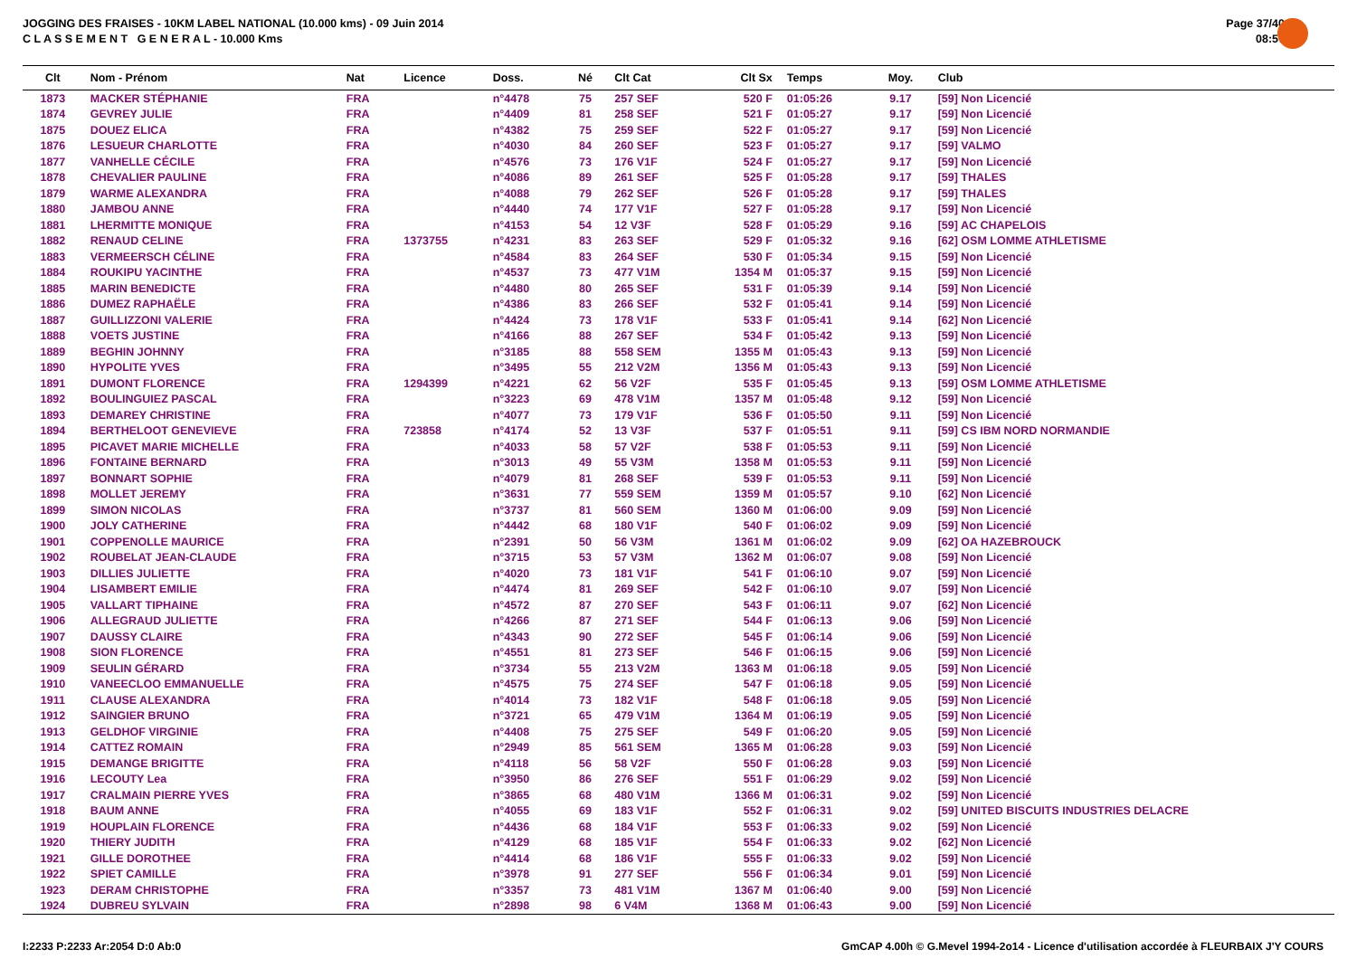JOGGING DES FRAISES - 10KM LABEL NATIONAL (10.000 kms) - 09 Juin 2014
C L A S S E M E N T G E N E R A L - 10.000 Kms
Page 37/40
08:57
| Clt | Nom - Prénom | Nat | Licence | Doss. | Né | Clt Cat | Clt Sx | Temps | Moy. | Club |
| --- | --- | --- | --- | --- | --- | --- | --- | --- | --- | --- |
| 1873 | MACKER STÉPHANIE | FRA | | n°4478 | 75 | 257 SEF | 520 F | 01:05:26 | 9.17 | [59] Non Licencié |
| 1874 | GEVREY JULIE | FRA | | n°4409 | 81 | 258 SEF | 521 F | 01:05:27 | 9.17 | [59] Non Licencié |
| 1875 | DOUEZ ELICA | FRA | | n°4382 | 75 | 259 SEF | 522 F | 01:05:27 | 9.17 | [59] Non Licencié |
| 1876 | LESUEUR CHARLOTTE | FRA | | n°4030 | 84 | 260 SEF | 523 F | 01:05:27 | 9.17 | [59] VALMO |
| 1877 | VANHELLE CÉCILE | FRA | | n°4576 | 73 | 176 V1F | 524 F | 01:05:27 | 9.17 | [59] Non Licencié |
| 1878 | CHEVALIER PAULINE | FRA | | n°4086 | 89 | 261 SEF | 525 F | 01:05:28 | 9.17 | [59] THALES |
| 1879 | WARME ALEXANDRA | FRA | | n°4088 | 79 | 262 SEF | 526 F | 01:05:28 | 9.17 | [59] THALES |
| 1880 | JAMBOU ANNE | FRA | | n°4440 | 74 | 177 V1F | 527 F | 01:05:28 | 9.17 | [59] Non Licencié |
| 1881 | LHERMITTE MONIQUE | FRA | | n°4153 | 54 | 12 V3F | 528 F | 01:05:29 | 9.16 | [59] AC CHAPELOIS |
| 1882 | RENAUD CELINE | FRA | 1373755 | n°4231 | 83 | 263 SEF | 529 F | 01:05:32 | 9.16 | [62] OSM LOMME ATHLETISME |
| 1883 | VERMEERSCH CÉLINE | FRA | | n°4584 | 83 | 264 SEF | 530 F | 01:05:34 | 9.15 | [59] Non Licencié |
| 1884 | ROUKIPU YACINTHE | FRA | | n°4537 | 73 | 477 V1M | 1354 M | 01:05:37 | 9.15 | [59] Non Licencié |
| 1885 | MARIN BENEDICTE | FRA | | n°4480 | 80 | 265 SEF | 531 F | 01:05:39 | 9.14 | [59] Non Licencié |
| 1886 | DUMEZ RAPHAËLE | FRA | | n°4386 | 83 | 266 SEF | 532 F | 01:05:41 | 9.14 | [59] Non Licencié |
| 1887 | GUILLIZZONI VALERIE | FRA | | n°4424 | 73 | 178 V1F | 533 F | 01:05:41 | 9.14 | [62] Non Licencié |
| 1888 | VOETS JUSTINE | FRA | | n°4166 | 88 | 267 SEF | 534 F | 01:05:42 | 9.13 | [59] Non Licencié |
| 1889 | BEGHIN JOHNNY | FRA | | n°3185 | 88 | 558 SEM | 1355 M | 01:05:43 | 9.13 | [59] Non Licencié |
| 1890 | HYPOLITE YVES | FRA | | n°3495 | 55 | 212 V2M | 1356 M | 01:05:43 | 9.13 | [59] Non Licencié |
| 1891 | DUMONT FLORENCE | FRA | 1294399 | n°4221 | 62 | 56 V2F | 535 F | 01:05:45 | 9.13 | [59] OSM LOMME ATHLETISME |
| 1892 | BOULINGUIEZ PASCAL | FRA | | n°3223 | 69 | 478 V1M | 1357 M | 01:05:48 | 9.12 | [59] Non Licencié |
| 1893 | DEMAREY CHRISTINE | FRA | | n°4077 | 73 | 179 V1F | 536 F | 01:05:50 | 9.11 | [59] Non Licencié |
| 1894 | BERTHELOOT GENEVIEVE | FRA | 723858 | n°4174 | 52 | 13 V3F | 537 F | 01:05:51 | 9.11 | [59] CS IBM NORD NORMANDIE |
| 1895 | PICAVET MARIE MICHELLE | FRA | | n°4033 | 58 | 57 V2F | 538 F | 01:05:53 | 9.11 | [59] Non Licencié |
| 1896 | FONTAINE BERNARD | FRA | | n°3013 | 49 | 55 V3M | 1358 M | 01:05:53 | 9.11 | [59] Non Licencié |
| 1897 | BONNART SOPHIE | FRA | | n°4079 | 81 | 268 SEF | 539 F | 01:05:53 | 9.11 | [59] Non Licencié |
| 1898 | MOLLET JEREMY | FRA | | n°3631 | 77 | 559 SEM | 1359 M | 01:05:57 | 9.10 | [62] Non Licencié |
| 1899 | SIMON NICOLAS | FRA | | n°3737 | 81 | 560 SEM | 1360 M | 01:06:00 | 9.09 | [59] Non Licencié |
| 1900 | JOLY CATHERINE | FRA | | n°4442 | 68 | 180 V1F | 540 F | 01:06:02 | 9.09 | [59] Non Licencié |
| 1901 | COPPENOLLE MAURICE | FRA | | n°2391 | 50 | 56 V3M | 1361 M | 01:06:02 | 9.09 | [62] OA HAZEBROUCK |
| 1902 | ROUBELAT JEAN-CLAUDE | FRA | | n°3715 | 53 | 57 V3M | 1362 M | 01:06:07 | 9.08 | [59] Non Licencié |
| 1903 | DILLIES JULIETTE | FRA | | n°4020 | 73 | 181 V1F | 541 F | 01:06:10 | 9.07 | [59] Non Licencié |
| 1904 | LISAMBERT EMILIE | FRA | | n°4474 | 81 | 269 SEF | 542 F | 01:06:10 | 9.07 | [59] Non Licencié |
| 1905 | VALLART TIPHAINE | FRA | | n°4572 | 87 | 270 SEF | 543 F | 01:06:11 | 9.07 | [62] Non Licencié |
| 1906 | ALLEGRAUD JULIETTE | FRA | | n°4266 | 87 | 271 SEF | 544 F | 01:06:13 | 9.06 | [59] Non Licencié |
| 1907 | DAUSSY CLAIRE | FRA | | n°4343 | 90 | 272 SEF | 545 F | 01:06:14 | 9.06 | [59] Non Licencié |
| 1908 | SION FLORENCE | FRA | | n°4551 | 81 | 273 SEF | 546 F | 01:06:15 | 9.06 | [59] Non Licencié |
| 1909 | SEULIN GÉRARD | FRA | | n°3734 | 55 | 213 V2M | 1363 M | 01:06:18 | 9.05 | [59] Non Licencié |
| 1910 | VANEECLOO EMMANUELLE | FRA | | n°4575 | 75 | 274 SEF | 547 F | 01:06:18 | 9.05 | [59] Non Licencié |
| 1911 | CLAUSE ALEXANDRA | FRA | | n°4014 | 73 | 182 V1F | 548 F | 01:06:18 | 9.05 | [59] Non Licencié |
| 1912 | SAINGIER BRUNO | FRA | | n°3721 | 65 | 479 V1M | 1364 M | 01:06:19 | 9.05 | [59] Non Licencié |
| 1913 | GELDHOF VIRGINIE | FRA | | n°4408 | 75 | 275 SEF | 549 F | 01:06:20 | 9.05 | [59] Non Licencié |
| 1914 | CATTEZ ROMAIN | FRA | | n°2949 | 85 | 561 SEM | 1365 M | 01:06:28 | 9.03 | [59] Non Licencié |
| 1915 | DEMANGE BRIGITTE | FRA | | n°4118 | 56 | 58 V2F | 550 F | 01:06:28 | 9.03 | [59] Non Licencié |
| 1916 | LECOUTY Lea | FRA | | n°3950 | 86 | 276 SEF | 551 F | 01:06:29 | 9.02 | [59] Non Licencié |
| 1917 | CRALMAIN PIERRE YVES | FRA | | n°3865 | 68 | 480 V1M | 1366 M | 01:06:31 | 9.02 | [59] Non Licencié |
| 1918 | BAUM ANNE | FRA | | n°4055 | 69 | 183 V1F | 552 F | 01:06:31 | 9.02 | [59] UNITED BISCUITS INDUSTRIES DELACRE |
| 1919 | HOUPLAIN FLORENCE | FRA | | n°4436 | 68 | 184 V1F | 553 F | 01:06:33 | 9.02 | [59] Non Licencié |
| 1920 | THIERY JUDITH | FRA | | n°4129 | 68 | 185 V1F | 554 F | 01:06:33 | 9.02 | [62] Non Licencié |
| 1921 | GILLE DOROTHEE | FRA | | n°4414 | 68 | 186 V1F | 555 F | 01:06:33 | 9.02 | [59] Non Licencié |
| 1922 | SPIET CAMILLE | FRA | | n°3978 | 91 | 277 SEF | 556 F | 01:06:34 | 9.01 | [59] Non Licencié |
| 1923 | DERAM CHRISTOPHE | FRA | | n°3357 | 73 | 481 V1M | 1367 M | 01:06:40 | 9.00 | [59] Non Licencié |
| 1924 | DUBREU SYLVAIN | FRA | | n°2898 | 98 | 6 V4M | 1368 M | 01:06:43 | 9.00 | [59] Non Licencié |
I:2233 P:2233 Ar:2054 D:0 Ab:0 GmCAP 4.00h © G.Mevel 1994-2o14 - Licence d'utilisation accordée à FLEURBAIX J'Y COURS